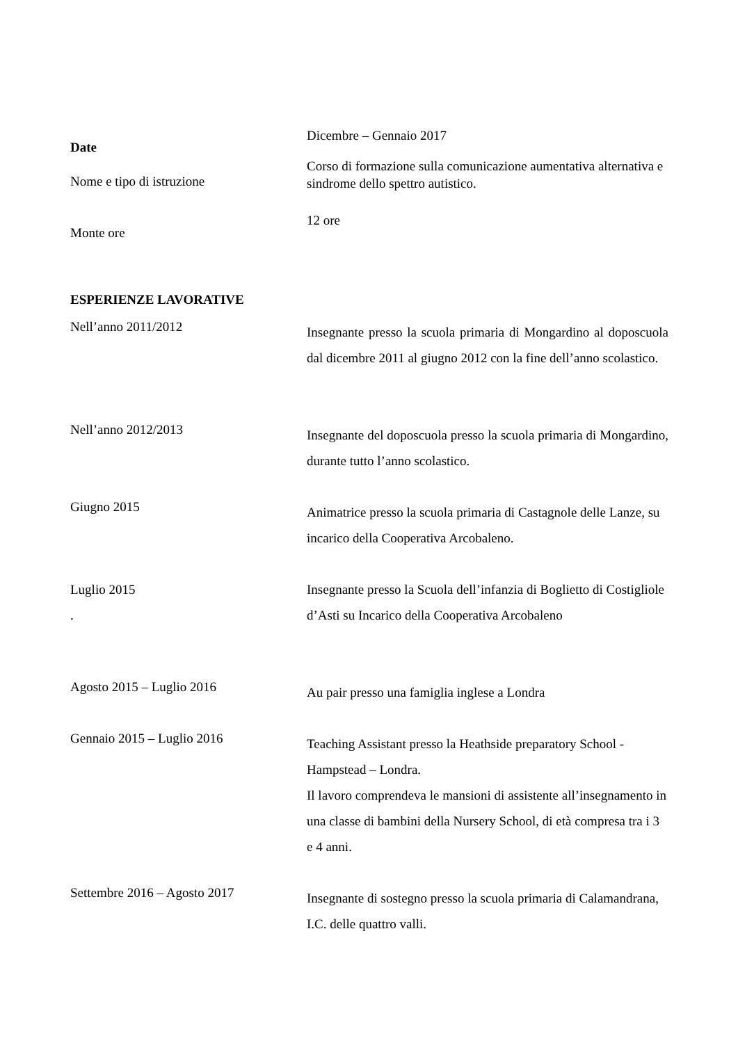Dicembre – Gennaio 2017
Date
Nome e tipo di istruzione
Corso di formazione sulla comunicazione aumentativa alternativa e sindrome dello spettro autistico.
12 ore
Monte ore
ESPERIENZE LAVORATIVE
Nell’anno 2011/2012
Insegnante presso la scuola primaria di Mongardino al doposcuola dal dicembre 2011 al giugno 2012 con la fine dell’anno scolastico.
Nell’anno 2012/2013
Insegnante del doposcuola presso la scuola primaria di Mongardino, durante tutto l’anno scolastico.
Giugno 2015
Animatrice presso la scuola primaria di Castagnole delle Lanze, su incarico della Cooperativa Arcobaleno.
Luglio 2015
.
Insegnante presso la Scuola dell’infanzia di Boglietto di Costigliole d’Asti su Incarico della Cooperativa Arcobaleno
Agosto 2015 – Luglio 2016
Au pair presso una famiglia inglese a Londra
Gennaio 2015 – Luglio 2016
Teaching Assistant presso la Heathside preparatory School - Hampstead – Londra.
Il lavoro comprendeva le mansioni di assistente all’insegnamento in una classe di bambini della Nursery School, di età compresa tra i 3 e 4 anni.
Settembre 2016 – Agosto 2017
Insegnante di sostegno presso la scuola primaria di Calamandrana, I.C. delle quattro valli.